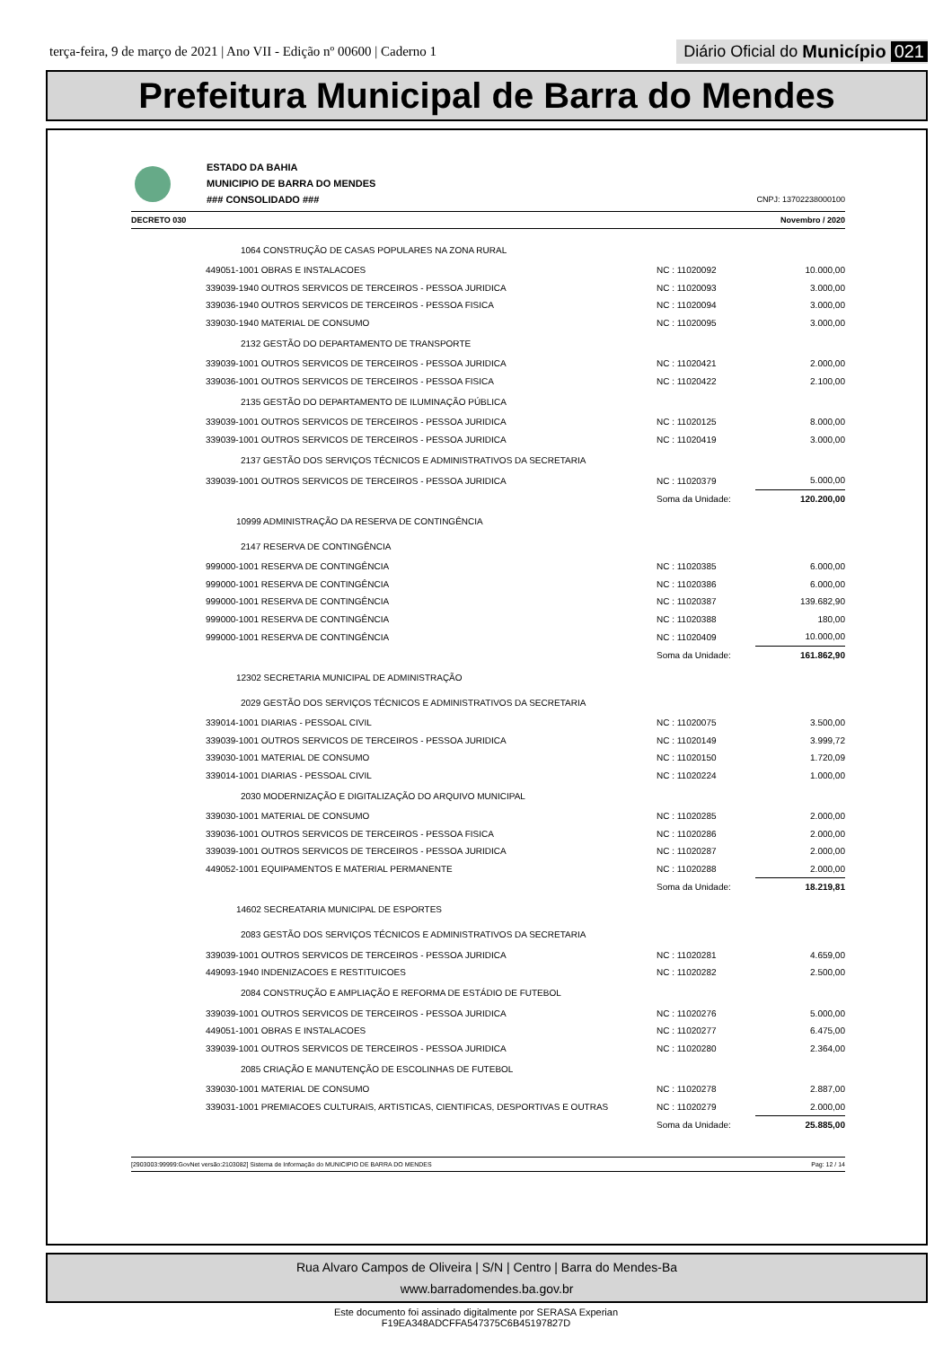terça-feira, 9 de março de 2021 | Ano VII - Edição nº 00600 | Caderno 1
Diário Oficial do Município 021
Prefeitura Municipal de Barra do Mendes
ESTADO DA BAHIA
MUNICIPIO DE BARRA DO MENDES
### CONSOLIDADO ###
CNPJ: 13702238000100
DECRETO 030 Novembro / 2020
| 1064 CONSTRUÇÃO DE CASAS POPULARES NA ZONA RURAL | | |
| 449051-1001 OBRAS E INSTALACOES | NC : 11020092 | 10.000,00 |
| 339039-1940 OUTROS SERVICOS DE TERCEIROS - PESSOA JURIDICA | NC : 11020093 | 3.000,00 |
| 339036-1940 OUTROS SERVICOS DE TERCEIROS - PESSOA FISICA | NC : 11020094 | 3.000,00 |
| 339030-1940 MATERIAL DE CONSUMO | NC : 11020095 | 3.000,00 |
| 2132 GESTÃO DO DEPARTAMENTO DE TRANSPORTE | | |
| 339039-1001 OUTROS SERVICOS DE TERCEIROS - PESSOA JURIDICA | NC : 11020421 | 2.000,00 |
| 339036-1001 OUTROS SERVICOS DE TERCEIROS - PESSOA FISICA | NC : 11020422 | 2.100,00 |
| 2135 GESTÃO DO DEPARTAMENTO DE ILUMINAÇÃO PÚBLICA | | |
| 339039-1001 OUTROS SERVICOS DE TERCEIROS - PESSOA JURIDICA | NC : 11020125 | 8.000,00 |
| 339039-1001 OUTROS SERVICOS DE TERCEIROS - PESSOA JURIDICA | NC : 11020419 | 3.000,00 |
| 2137 GESTÃO DOS SERVIÇOS TÉCNICOS E ADMINISTRATIVOS DA SECRETARIA | | |
| 339039-1001 OUTROS SERVICOS DE TERCEIROS - PESSOA JURIDICA | NC : 11020379 | 5.000,00 |
| | Soma da Unidade: | 120.200,00 |
| 10999 ADMINISTRAÇÃO DA RESERVA DE CONTINGÊNCIA | | |
| 2147 RESERVA DE CONTINGÊNCIA | | |
| 999000-1001 RESERVA DE CONTINGÊNCIA | NC : 11020385 | 6.000,00 |
| 999000-1001 RESERVA DE CONTINGÊNCIA | NC : 11020386 | 6.000,00 |
| 999000-1001 RESERVA DE CONTINGÊNCIA | NC : 11020387 | 139.682,90 |
| 999000-1001 RESERVA DE CONTINGÊNCIA | NC : 11020388 | 180,00 |
| 999000-1001 RESERVA DE CONTINGÊNCIA | NC : 11020409 | 10.000,00 |
| | Soma da Unidade: | 161.862,90 |
| 12302 SECRETARIA MUNICIPAL DE ADMINISTRAÇÃO | | |
| 2029 GESTÃO DOS SERVIÇOS TÉCNICOS E ADMINISTRATIVOS DA SECRETARIA | | |
| 339014-1001 DIARIAS - PESSOAL CIVIL | NC : 11020075 | 3.500,00 |
| 339039-1001 OUTROS SERVICOS DE TERCEIROS - PESSOA JURIDICA | NC : 11020149 | 3.999,72 |
| 339030-1001 MATERIAL DE CONSUMO | NC : 11020150 | 1.720,09 |
| 339014-1001 DIARIAS - PESSOAL CIVIL | NC : 11020224 | 1.000,00 |
| 2030 MODERNIZAÇÃO E DIGITALIZAÇÃO DO ARQUIVO MUNICIPAL | | |
| 339030-1001 MATERIAL DE CONSUMO | NC : 11020285 | 2.000,00 |
| 339036-1001 OUTROS SERVICOS DE TERCEIROS - PESSOA FISICA | NC : 11020286 | 2.000,00 |
| 339039-1001 OUTROS SERVICOS DE TERCEIROS - PESSOA JURIDICA | NC : 11020287 | 2.000,00 |
| 449052-1001 EQUIPAMENTOS E MATERIAL PERMANENTE | NC : 11020288 | 2.000,00 |
| | Soma da Unidade: | 18.219,81 |
| 14602 SECREATARIA MUNICIPAL DE ESPORTES | | |
| 2083 GESTÃO DOS SERVIÇOS TÉCNICOS E ADMINISTRATIVOS DA SECRETARIA | | |
| 339039-1001 OUTROS SERVICOS DE TERCEIROS - PESSOA JURIDICA | NC : 11020281 | 4.659,00 |
| 449093-1940 INDENIZACOES E RESTITUICOES | NC : 11020282 | 2.500,00 |
| 2084 CONSTRUÇÃO E AMPLIAÇÃO E REFORMA DE ESTÁDIO DE FUTEBOL | | |
| 339039-1001 OUTROS SERVICOS DE TERCEIROS - PESSOA JURIDICA | NC : 11020276 | 5.000,00 |
| 449051-1001 OBRAS E INSTALACOES | NC : 11020277 | 6.475,00 |
| 339039-1001 OUTROS SERVICOS DE TERCEIROS - PESSOA JURIDICA | NC : 11020280 | 2.364,00 |
| 2085 CRIAÇÃO E MANUTENÇÃO DE ESCOLINHAS DE FUTEBOL | | |
| 339030-1001 MATERIAL DE CONSUMO | NC : 11020278 | 2.887,00 |
| 339031-1001 PREMIACOES CULTURAIS, ARTISTICAS, CIENTIFICAS, DESPORTIVAS E OUTRAS | NC : 11020279 | 2.000,00 |
| | Soma da Unidade: | 25.885,00 |
[2903003:99999:GovNet versão:2103082] Sistema de Informação do MUNICIPIO DE BARRA DO MENDES Pag: 12 / 14
Rua Alvaro Campos de Oliveira | S/N | Centro | Barra do Mendes-Ba
www.barradomendes.ba.gov.br
Este documento foi assinado digitalmente por SERASA Experian
F19EA348ADCFFA547375C6B45197827D